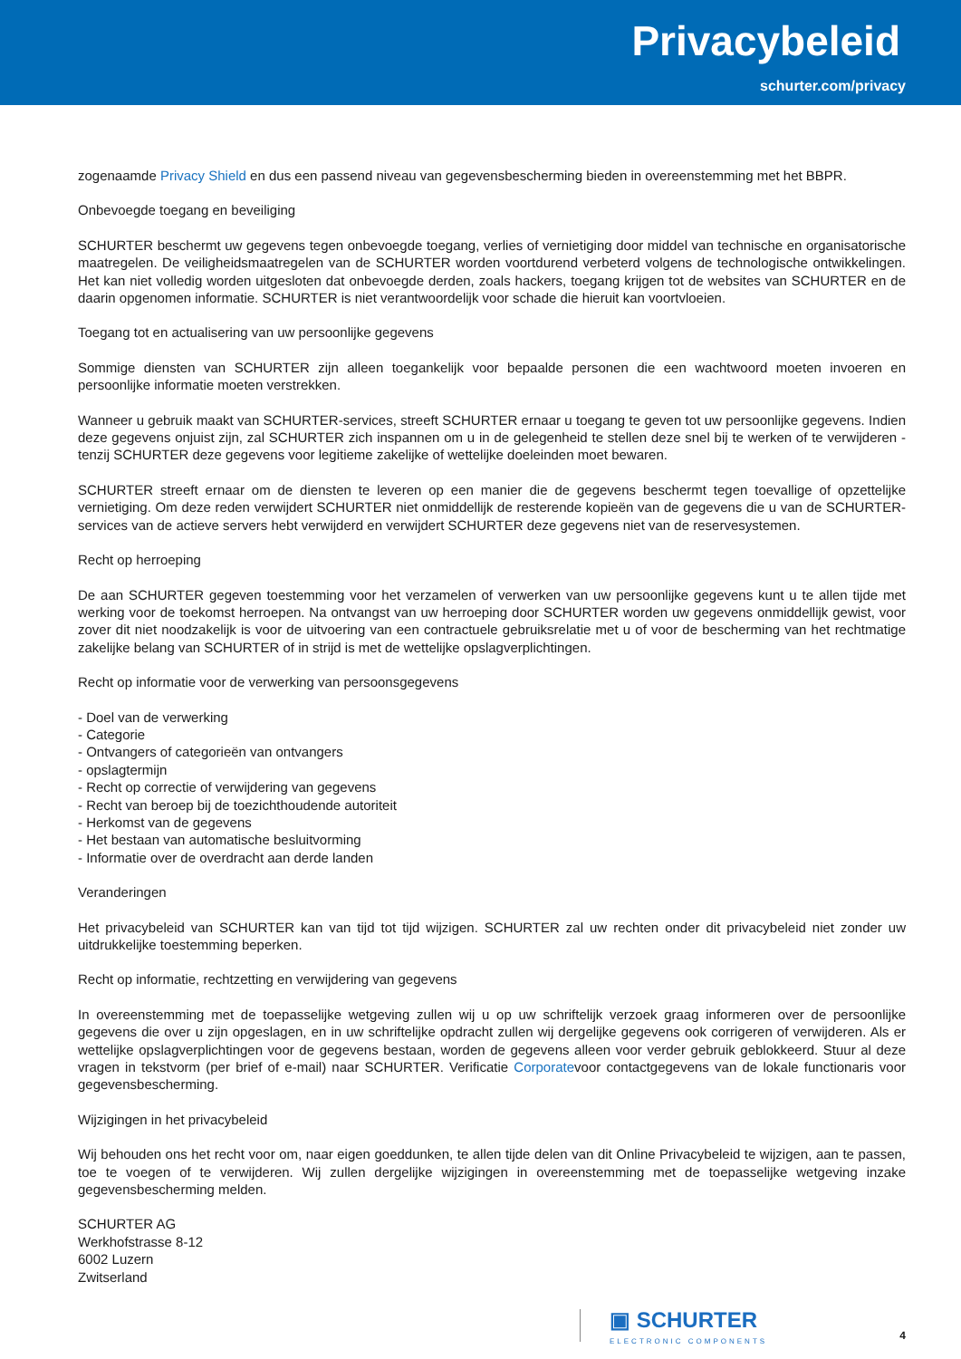Privacybeleid
schurter.com/privacy
zogenaamde Privacy Shield en dus een passend niveau van gegevensbescherming bieden in overeenstemming met het BBPR.
Onbevoegde toegang en beveiliging
SCHURTER beschermt uw gegevens tegen onbevoegde toegang, verlies of vernietiging door middel van technische en organisatorische maatregelen. De veiligheidsmaatregelen van de SCHURTER worden voortdurend verbeterd volgens de technologische ontwikkelingen. Het kan niet volledig worden uitgesloten dat onbevoegde derden, zoals hackers, toegang krijgen tot de websites van SCHURTER en de daarin opgenomen informatie. SCHURTER is niet verantwoordelijk voor schade die hieruit kan voortvloeien.
Toegang tot en actualisering van uw persoonlijke gegevens
Sommige diensten van SCHURTER zijn alleen toegankelijk voor bepaalde personen die een wachtwoord moeten invoeren en persoonlijke informatie moeten verstrekken.
Wanneer u gebruik maakt van SCHURTER-services, streeft SCHURTER ernaar u toegang te geven tot uw persoonlijke gegevens. Indien deze gegevens onjuist zijn, zal SCHURTER zich inspannen om u in de gelegenheid te stellen deze snel bij te werken of te verwijderen - tenzij SCHURTER deze gegevens voor legitieme zakelijke of wettelijke doeleinden moet bewaren.
SCHURTER streeft ernaar om de diensten te leveren op een manier die de gegevens beschermt tegen toevallige of opzettelijke vernietiging. Om deze reden verwijdert SCHURTER niet onmiddellijk de resterende kopieën van de gegevens die u van de SCHURTER-services van de actieve servers hebt verwijderd en verwijdert SCHURTER deze gegevens niet van de reservesystemen.
Recht op herroeping
De aan SCHURTER gegeven toestemming voor het verzamelen of verwerken van uw persoonlijke gegevens kunt u te allen tijde met werking voor de toekomst herroepen. Na ontvangst van uw herroeping door SCHURTER worden uw gegevens onmiddellijk gewist, voor zover dit niet noodzakelijk is voor de uitvoering van een contractuele gebruiksrelatie met u of voor de bescherming van het rechtmatige zakelijke belang van SCHURTER of in strijd is met de wettelijke opslagverplichtingen.
Recht op informatie voor de verwerking van persoonsgegevens
- Doel van de verwerking
- Categorie
- Ontvangers of categorieën van ontvangers
- opslagtermijn
- Recht op correctie of verwijdering van gegevens
- Recht van beroep bij de toezichthoudende autoriteit
- Herkomst van de gegevens
- Het bestaan van automatische besluitvorming
- Informatie over de overdracht aan derde landen
Veranderingen
Het privacybeleid van SCHURTER kan van tijd tot tijd wijzigen. SCHURTER zal uw rechten onder dit privacybeleid niet zonder uw uitdrukkelijke toestemming beperken.
Recht op informatie, rechtzetting en verwijdering van gegevens
In overeenstemming met de toepasselijke wetgeving zullen wij u op uw schriftelijk verzoek graag informeren over de persoonlijke gegevens die over u zijn opgeslagen, en in uw schriftelijke opdracht zullen wij dergelijke gegevens ook corrigeren of verwijderen. Als er wettelijke opslagverplichtingen voor de gegevens bestaan, worden de gegevens alleen voor verder gebruik geblokkeerd. Stuur al deze vragen in tekstvorm (per brief of e-mail) naar SCHURTER. Verificatie Corporatevoor contactgegevens van de lokale functionaris voor gegevensbescherming.
Wijzigingen in het privacybeleid
Wij behouden ons het recht voor om, naar eigen goeddunken, te allen tijde delen van dit Online Privacybeleid te wijzigen, aan te passen, toe te voegen of te verwijderen. Wij zullen dergelijke wijzigingen in overeenstemming met de toepasselijke wetgeving inzake gegevensbescherming melden.
SCHURTER AG
Werkhofstrasse 8-12
6002 Luzern
Zwitserland
▣ SCHURTER
ELECTRONIC COMPONENTS
4